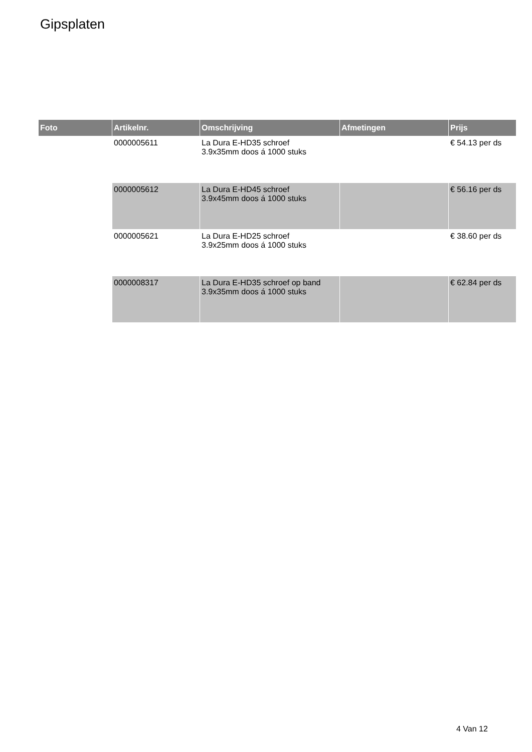Gipsplaten
| Foto | Artikelnr. | Omschrijving | Afmetingen | Prijs |
| --- | --- | --- | --- | --- |
| | 0000005611 | La Dura E-HD35 schroef 3.9x35mm doos á 1000 stuks | | € 54.13 per ds |
| | 0000005612 | La Dura E-HD45 schroef 3.9x45mm doos á 1000 stuks | | € 56.16 per ds |
| | 0000005621 | La Dura E-HD25 schroef 3.9x25mm doos á 1000 stuks | | € 38.60 per ds |
| | 0000008317 | La Dura E-HD35 schroef op band 3.9x35mm doos á 1000 stuks | | € 62.84 per ds |
4 Van 12